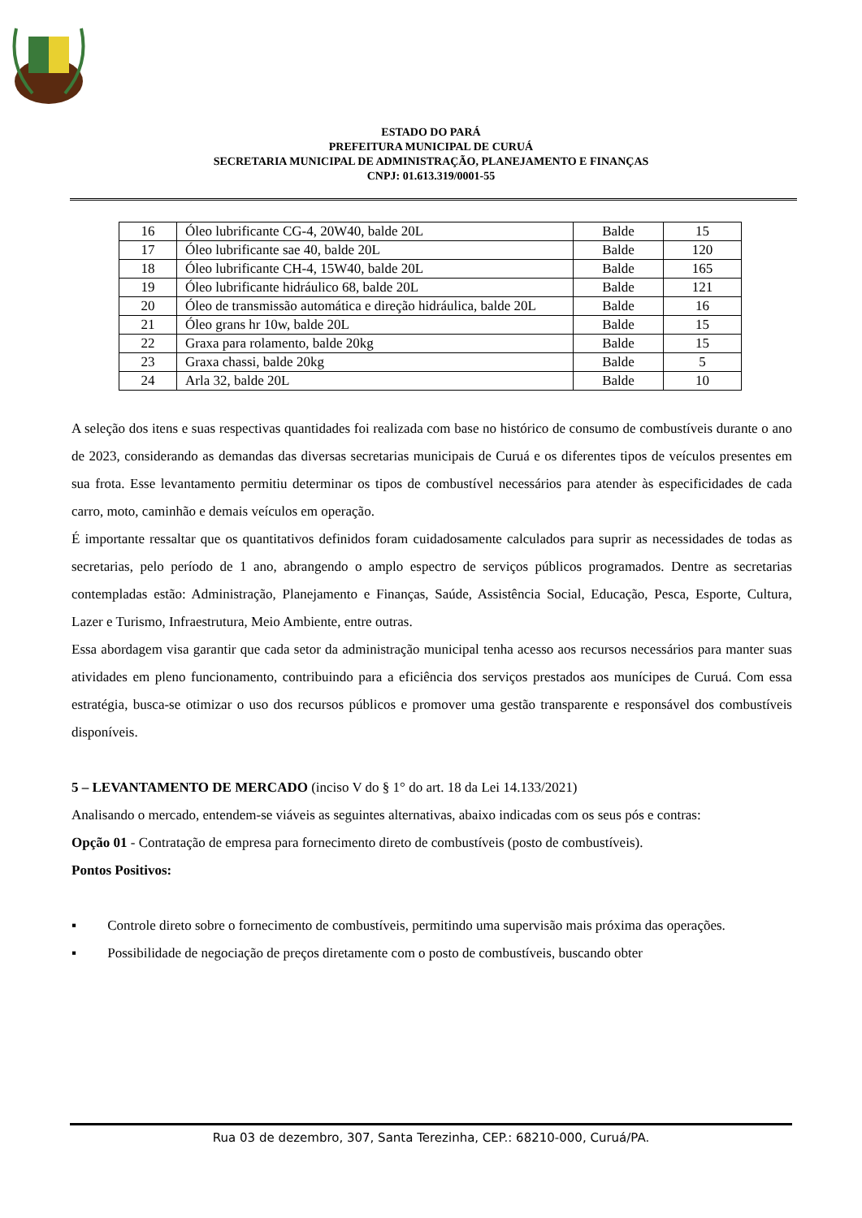ESTADO DO PARÁ
PREFEITURA MUNICIPAL DE CURUÁ
SECRETARIA MUNICIPAL DE ADMINISTRAÇÃO, PLANEJAMENTO E FINANÇAS
CNPJ: 01.613.319/0001-55
| 16 | Óleo lubrificante CG-4, 20W40, balde 20L | Balde | 15 |
| 17 | Óleo lubrificante sae 40, balde 20L | Balde | 120 |
| 18 | Óleo lubrificante CH-4, 15W40, balde 20L | Balde | 165 |
| 19 | Óleo lubrificante hidráulico 68, balde 20L | Balde | 121 |
| 20 | Óleo de transmissão automática e direção hidráulica, balde 20L | Balde | 16 |
| 21 | Óleo grans hr 10w, balde 20L | Balde | 15 |
| 22 | Graxa para rolamento, balde 20kg | Balde | 15 |
| 23 | Graxa chassi, balde 20kg | Balde | 5 |
| 24 | Arla 32, balde 20L | Balde | 10 |
A seleção dos itens e suas respectivas quantidades foi realizada com base no histórico de consumo de combustíveis durante o ano de 2023, considerando as demandas das diversas secretarias municipais de Curuá e os diferentes tipos de veículos presentes em sua frota. Esse levantamento permitiu determinar os tipos de combustível necessários para atender às especificidades de cada carro, moto, caminhão e demais veículos em operação.
É importante ressaltar que os quantitativos definidos foram cuidadosamente calculados para suprir as necessidades de todas as secretarias, pelo período de 1 ano, abrangendo o amplo espectro de serviços públicos programados. Dentre as secretarias contempladas estão: Administração, Planejamento e Finanças, Saúde, Assistência Social, Educação, Pesca, Esporte, Cultura, Lazer e Turismo, Infraestrutura, Meio Ambiente, entre outras.
Essa abordagem visa garantir que cada setor da administração municipal tenha acesso aos recursos necessários para manter suas atividades em pleno funcionamento, contribuindo para a eficiência dos serviços prestados aos munícipes de Curuá. Com essa estratégia, busca-se otimizar o uso dos recursos públicos e promover uma gestão transparente e responsável dos combustíveis disponíveis.
5 – LEVANTAMENTO DE MERCADO (inciso V do § 1° do art. 18 da Lei 14.133/2021)
Analisando o mercado, entendem-se viáveis as seguintes alternativas, abaixo indicadas com os seus pós e contras:
Opção 01 - Contratação de empresa para fornecimento direto de combustíveis (posto de combustíveis).
Pontos Positivos:
▪ Controle direto sobre o fornecimento de combustíveis, permitindo uma supervisão mais próxima das operações.
▪ Possibilidade de negociação de preços diretamente com o posto de combustíveis, buscando obter
Rua 03 de dezembro, 307, Santa Terezinha, CEP.: 68210-000, Curuá/PA.